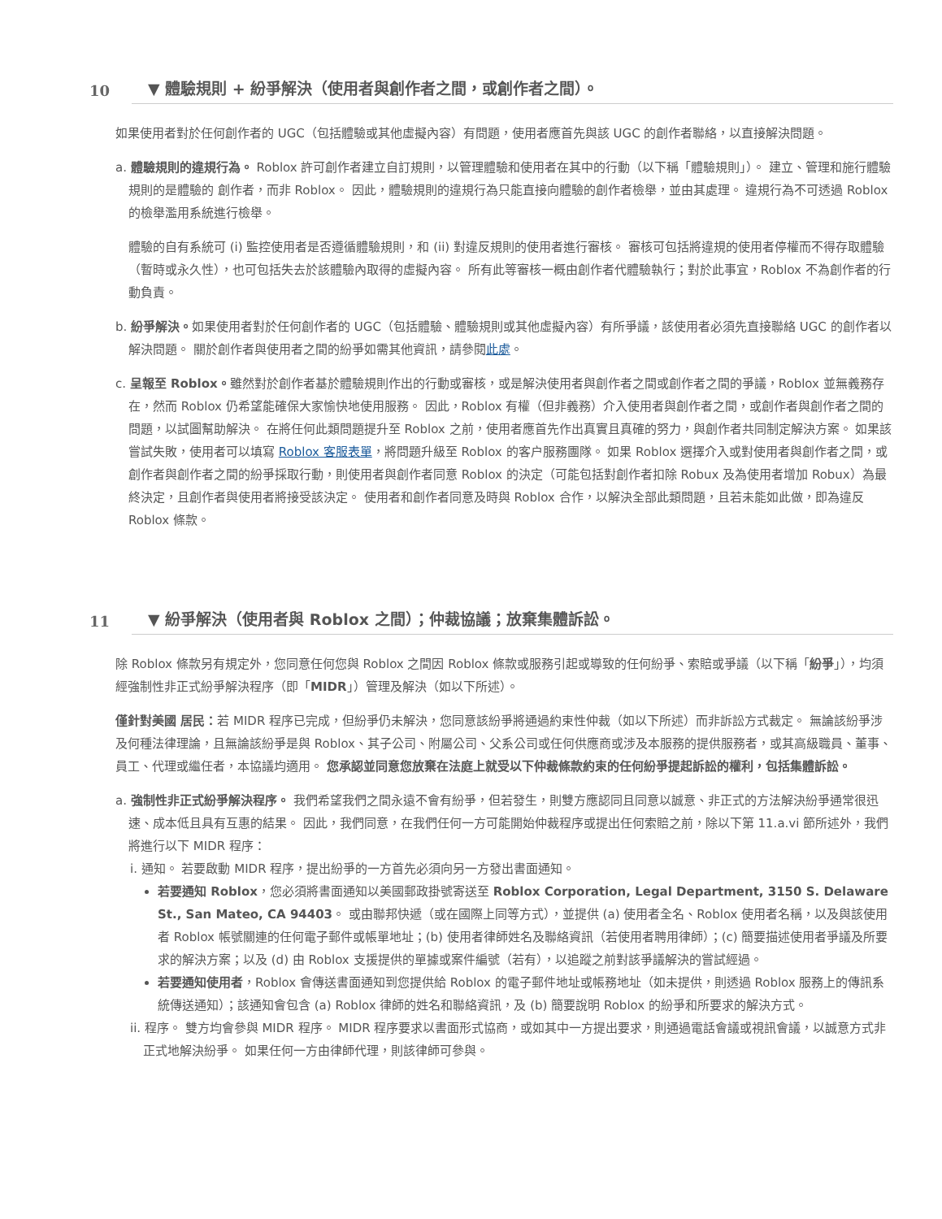10 ▼ 體驗規則 + 紛爭解決（使用者與創作者之間，或創作者之間）。
如果使用者對於任何創作者的 UGC（包括體驗或其他虛擬內容）有問題，使用者應首先與該 UGC 的創作者聯絡，以直接解決問題。
a. 體驗規則的違規行為。 Roblox 許可創作者建立自訂規則，以管理體驗和使用者在其中的行動（以下稱「體驗規則」）。 建立、管理和施行體驗規則的是體驗的 創作者，而非 Roblox。 因此，體驗規則的違規行為只能直接向體驗的創作者檢舉，並由其處理。 違規行為不可透過 Roblox 的檢舉濫用系統進行檢舉。
體驗的自有系統可 (i) 監控使用者是否遵循體驗規則，和 (ii) 對違反規則的使用者進行審核。 審核可包括將違規的使用者停權而不得存取體驗（暫時或永久性），也可包括失去於該體驗內取得的虛擬內容。 所有此等審核一概由創作者代體驗執行；對於此事宜，Roblox 不為創作者的行動負責。
b. 紛爭解決。如果使用者對於任何創作者的 UGC（包括體驗、體驗規則或其他虛擬內容）有所爭議，該使用者必須先直接聯絡 UGC 的創作者以解決問題。 關於創作者與使用者之間的紛爭如需其他資訊，請參閱此處。
c. 呈報至 Roblox。雖然對於創作者基於體驗規則作出的行動或審核，或是解決使用者與創作者之間或創作者之間的爭議，Roblox 並無義務存在，然而 Roblox 仍希望能確保大家愉快地使用服務。 因此，Roblox 有權（但非義務）介入使用者與創作者之間，或創作者與創作者之間的問題，以試圖幫助解決。 在將任何此類問題提升至 Roblox 之前，使用者應首先作出真實且真確的努力，與創作者共同制定解決方案。 如果該嘗試失敗，使用者可以填寫 Roblox 客服表單，將問題升級至 Roblox 的客户服務團隊。 如果 Roblox 選擇介入或對使用者與創作者之間，或創作者與創作者之間的紛爭採取行動，則使用者與創作者同意 Roblox 的決定（可能包括對創作者扣除 Robux 及為使用者增加 Robux）為最終決定，且創作者與使用者將接受該決定。 使用者和創作者同意及時與 Roblox 合作，以解決全部此類問題，且若未能如此做，即為違反 Roblox 條款。
11 ▼ 紛爭解決（使用者與 Roblox 之間）；仲裁協議；放棄集體訴訟。
除 Roblox 條款另有規定外，您同意任何您與 Roblox 之間因 Roblox 條款或服務引起或導致的任何紛爭、索賠或爭議（以下稱「紛爭」），均須經強制性非正式紛爭解決程序（即「MIDR」）管理及解決（如以下所述）。
僅針對美國 居民：若 MIDR 程序已完成，但紛爭仍未解決，您同意該紛爭將通過約束性仲裁（如以下所述）而非訴訟方式裁定。 無論該紛爭涉及何種法律理論，且無論該紛爭是與 Roblox、其子公司、附屬公司、父系公司或任何供應商或涉及本服務的提供服務者，或其高級職員、董事、員工、代理或繼任者，本協議均適用。 您承認並同意您放棄在法庭上就受以下仲裁條款約束的任何紛爭提起訴訟的權利，包括集體訴訟。
a. 強制性非正式紛爭解決程序。 我們希望我們之間永遠不會有紛爭，但若發生，則雙方應認同且同意以誠意、非正式的方法解決紛爭通常很迅速、成本低且具有互惠的結果。 因此，我們同意，在我們任何一方可能開始仲裁程序或提出任何索賠之前，除以下第 11.a.vi 節所述外，我們將進行以下 MIDR 程序：
i. 通知。 若要啟動 MIDR 程序，提出紛爭的一方首先必須向另一方發出書面通知。
若要通知 Roblox，您必須將書面通知以美國郵政掛號寄送至 Roblox Corporation, Legal Department, 3150 S. Delaware St., San Mateo, CA 94403。 或由聯邦快遞（或在國際上同等方式），並提供 (a) 使用者全名、Roblox 使用者名稱，以及與該使用者 Roblox 帳號關連的任何電子郵件或帳單地址；(b) 使用者律師姓名及聯絡資訊（若使用者聘用律師）；(c) 簡要描述使用者爭議及所要求的解決方案；以及 (d) 由 Roblox 支援提供的單據或案件編號（若有），以追蹤之前對該爭議解決的嘗試經過。
若要通知使用者，Roblox 會傳送書面通知到您提供給 Roblox 的電子郵件地址或帳務地址（如未提供，則透過 Roblox 服務上的傳訊系統傳送通知）；該通知會包含 (a) Roblox 律師的姓名和聯絡資訊，及 (b) 簡要說明 Roblox 的紛爭和所要求的解決方式。
ii. 程序。 雙方均會參與 MIDR 程序。 MIDR 程序要求以書面形式協商，或如其中一方提出要求，則通過電話會議或視訊會議，以誠意方式非正式地解決紛爭。 如果任何一方由律師代理，則該律師可參與。